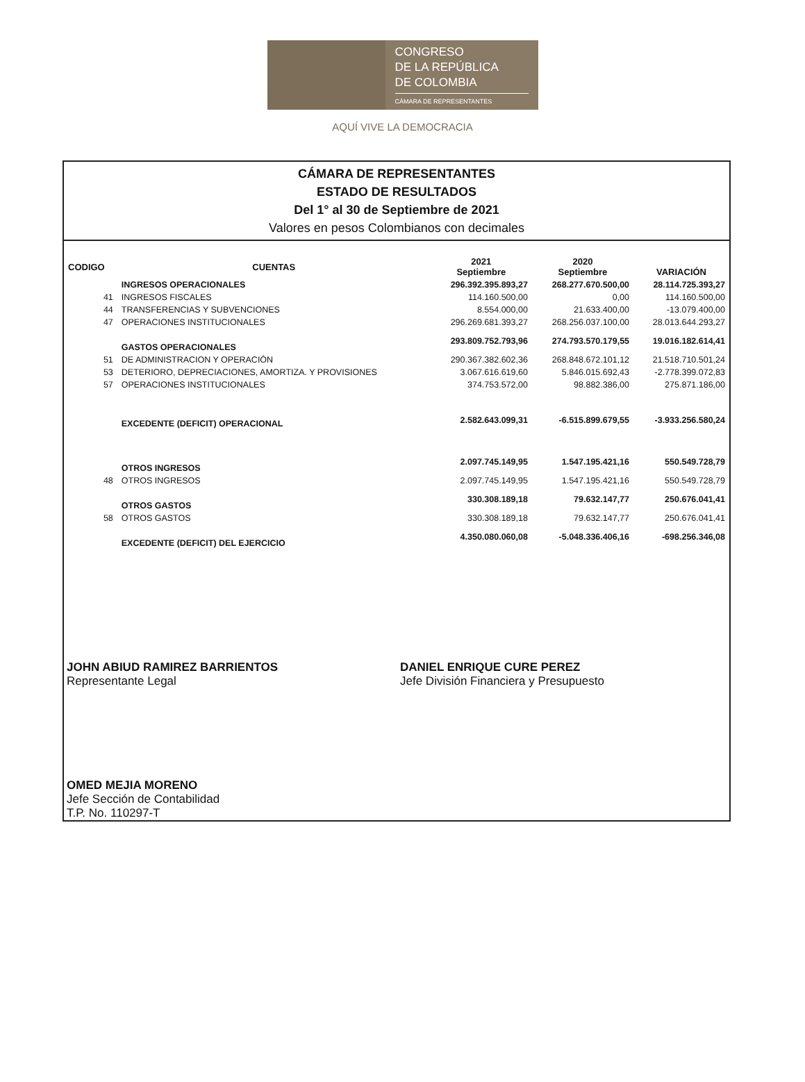CONGRESO
DE LA REPÚBLICA
DE COLOMBIA
CÁMARA DE REPRESENTANTES
AQUÍ VIVE LA DEMOCRACIA
CÁMARA DE REPRESENTANTES
ESTADO DE RESULTADOS
Del 1° al 30 de Septiembre de 2021
Valores en pesos Colombianos con decimales
| CODIGO | CUENTAS | 2021 Septiembre | 2020 Septiembre | VARIACIÓN |
| --- | --- | --- | --- | --- |
| | INGRESOS OPERACIONALES | 296.392.395.893,27 | 268.277.670.500,00 | 28.114.725.393,27 |
| 41 | INGRESOS FISCALES | 114.160.500,00 | 0,00 | 114.160.500,00 |
| 44 | TRANSFERENCIAS Y SUBVENCIONES | 8.554.000,00 | 21.633.400,00 | -13.079.400,00 |
| 47 | OPERACIONES INSTITUCIONALES | 296.269.681.393,27 | 268.256.037.100,00 | 28.013.644.293,27 |
| | GASTOS OPERACIONALES | 293.809.752.793,96 | 274.793.570.179,55 | 19.016.182.614,41 |
| 51 | DE ADMINISTRACION Y OPERACIÓN | 290.367.382.602,36 | 268.848.672.101,12 | 21.518.710.501,24 |
| 53 | DETERIORO, DEPRECIACIONES, AMORTIZA. Y PROVISIONES | 3.067.616.619,60 | 5.846.015.692,43 | -2.778.399.072,83 |
| 57 | OPERACIONES INSTITUCIONALES | 374.753.572,00 | 98.882.386,00 | 275.871.186,00 |
| | EXCEDENTE (DEFICIT) OPERACIONAL | 2.582.643.099,31 | -6.515.899.679,55 | -3.933.256.580,24 |
| | OTROS INGRESOS | 2.097.745.149,95 | 1.547.195.421,16 | 550.549.728,79 |
| 48 | OTROS INGRESOS | 2.097.745.149,95 | 1.547.195.421,16 | 550.549.728,79 |
| | OTROS GASTOS | 330.308.189,18 | 79.632.147,77 | 250.676.041,41 |
| 58 | OTROS GASTOS | 330.308.189,18 | 79.632.147,77 | 250.676.041,41 |
| | EXCEDENTE (DEFICIT) DEL EJERCICIO | 4.350.080.060,08 | -5.048.336.406,16 | -698.256.346,08 |
JOHN ABIUD RAMIREZ BARRIENTOS
Representante Legal
OMED MEJIA MORENO
Jefe Sección de Contabilidad
T.P. No. 110297-T
DANIEL ENRIQUE CURE PEREZ
Jefe División Financiera y Presupuesto